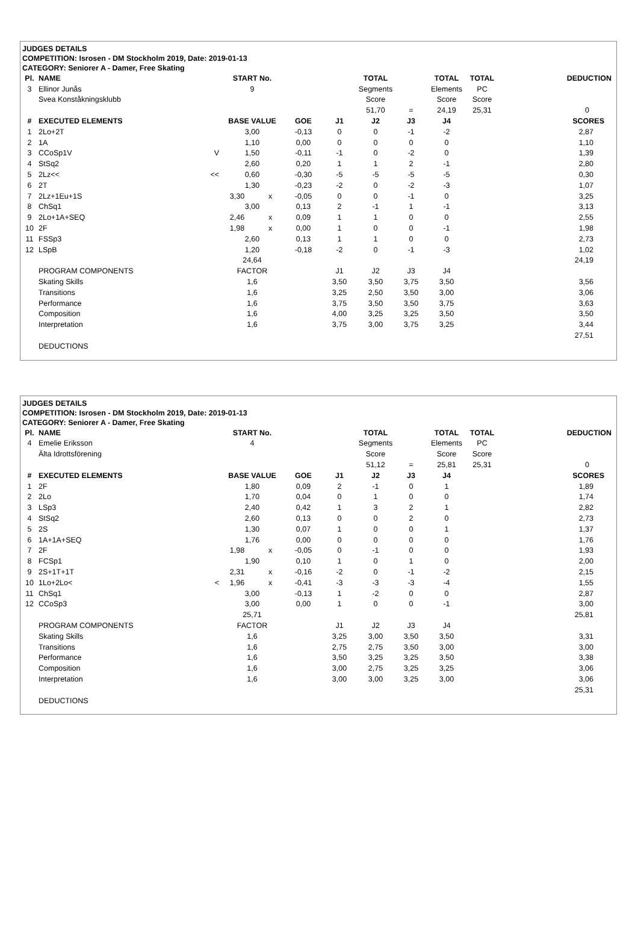JUDGES DETAILS
COMPETITION: Isrosen - DM Stockholm 2019, Date: 2019-01-13
CATEGORY: Seniorer A - Damer, Free Skating
| Pl. | NAME | | START No. | | | | TOTAL | | TOTAL | TOTAL | DEDUCTION |
| 3 | Ellinor Junås | | 9 | | | | Segments | | Elements | PC | |
| | Svea Konståkningsklubb | | | | | | Score | | Score | Score | |
| | | | | | | | 51,70 | = | 24,19 | 25,31 | 0 |
| # | EXECUTED ELEMENTS | | BASE VALUE | | GOE | J1 | J2 | J3 | J4 | | SCORES |
| 1 | 2Lo+2T | | 3,00 | | -0,13 | 0 | 0 | -1 | -2 | | 2,87 |
| 2 | 1A | | 1,10 | | 0,00 | 0 | 0 | 0 | 0 | | 1,10 |
| 3 | CCoSp1V | V | 1,50 | | -0,11 | -1 | 0 | -2 | 0 | | 1,39 |
| 4 | StSq2 | | 2,60 | | 0,20 | 1 | 1 | 2 | -1 | | 2,80 |
| 5 | 2Lz<< | << | 0,60 | | -0,30 | -5 | -5 | -5 | -5 | | 0,30 |
| 6 | 2T | | 1,30 | | -0,23 | -2 | 0 | -2 | -3 | | 1,07 |
| 7 | 2Lz+1Eu+1S | | 3,30 | x | -0,05 | 0 | 0 | -1 | 0 | | 3,25 |
| 8 | ChSq1 | | 3,00 | | 0,13 | 2 | -1 | 1 | -1 | | 3,13 |
| 9 | 2Lo+1A+SEQ | | 2,46 | x | 0,09 | 1 | 1 | 0 | 0 | | 2,55 |
| 10 | 2F | | 1,98 | x | 0,00 | 1 | 0 | 0 | -1 | | 1,98 |
| 11 | FSSp3 | | 2,60 | | 0,13 | 1 | 1 | 0 | 0 | | 2,73 |
| 12 | LSpB | | 1,20 | | -0,18 | -2 | 0 | -1 | -3 | | 1,02 |
| | | | 24,64 | | | | | | | | 24,19 |
| | PROGRAM COMPONENTS | | FACTOR | | | J1 | J2 | J3 | J4 | | |
| | Skating Skills | | 1,6 | | | 3,50 | 3,50 | 3,75 | 3,50 | | 3,56 |
| | Transitions | | 1,6 | | | 3,25 | 2,50 | 3,50 | 3,00 | | 3,06 |
| | Performance | | 1,6 | | | 3,75 | 3,50 | 3,50 | 3,75 | | 3,63 |
| | Composition | | 1,6 | | | 4,00 | 3,25 | 3,25 | 3,50 | | 3,50 |
| | Interpretation | | 1,6 | | | 3,75 | 3,00 | 3,75 | 3,25 | | 3,44 |
| | | | | | | | | | | | 27,51 |
| | DEDUCTIONS | | | | | | | | | | |
JUDGES DETAILS
COMPETITION: Isrosen - DM Stockholm 2019, Date: 2019-01-13
CATEGORY: Seniorer A - Damer, Free Skating
| Pl. | NAME | | START No. | | | | TOTAL | | TOTAL | TOTAL | DEDUCTION |
| 4 | Emelie Eriksson | | 4 | | | | Segments | | Elements | PC | |
| | Älta Idrottsförening | | | | | | Score | | Score | Score | |
| | | | | | | | 51,12 | = | 25,81 | 25,31 | 0 |
| # | EXECUTED ELEMENTS | | BASE VALUE | | GOE | J1 | J2 | J3 | J4 | | SCORES |
| 1 | 2F | | 1,80 | | 0,09 | 2 | -1 | 0 | 1 | | 1,89 |
| 2 | 2Lo | | 1,70 | | 0,04 | 0 | 1 | 0 | 0 | | 1,74 |
| 3 | LSp3 | | 2,40 | | 0,42 | 1 | 3 | 2 | 1 | | 2,82 |
| 4 | StSq2 | | 2,60 | | 0,13 | 0 | 0 | 2 | 0 | | 2,73 |
| 5 | 2S | | 1,30 | | 0,07 | 1 | 0 | 0 | 1 | | 1,37 |
| 6 | 1A+1A+SEQ | | 1,76 | | 0,00 | 0 | 0 | 0 | 0 | | 1,76 |
| 7 | 2F | | 1,98 | x | -0,05 | 0 | -1 | 0 | 0 | | 1,93 |
| 8 | FCSp1 | | 1,90 | | 0,10 | 1 | 0 | 1 | 0 | | 2,00 |
| 9 | 2S+1T+1T | | 2,31 | x | -0,16 | -2 | 0 | -1 | -2 | | 2,15 |
| 10 | 1Lo+2Lo< | < | 1,96 | x | -0,41 | -3 | -3 | -3 | -4 | | 1,55 |
| 11 | ChSq1 | | 3,00 | | -0,13 | 1 | -2 | 0 | 0 | | 2,87 |
| 12 | CCoSp3 | | 3,00 | | 0,00 | 1 | 0 | 0 | -1 | | 3,00 |
| | | | 25,71 | | | | | | | | 25,81 |
| | PROGRAM COMPONENTS | | FACTOR | | | J1 | J2 | J3 | J4 | | |
| | Skating Skills | | 1,6 | | | 3,25 | 3,00 | 3,50 | 3,50 | | 3,31 |
| | Transitions | | 1,6 | | | 2,75 | 2,75 | 3,50 | 3,00 | | 3,00 |
| | Performance | | 1,6 | | | 3,50 | 3,25 | 3,25 | 3,50 | | 3,38 |
| | Composition | | 1,6 | | | 3,00 | 2,75 | 3,25 | 3,25 | | 3,06 |
| | Interpretation | | 1,6 | | | 3,00 | 3,00 | 3,25 | 3,00 | | 3,06 |
| | | | | | | | | | | | 25,31 |
| | DEDUCTIONS | | | | | | | | | | |